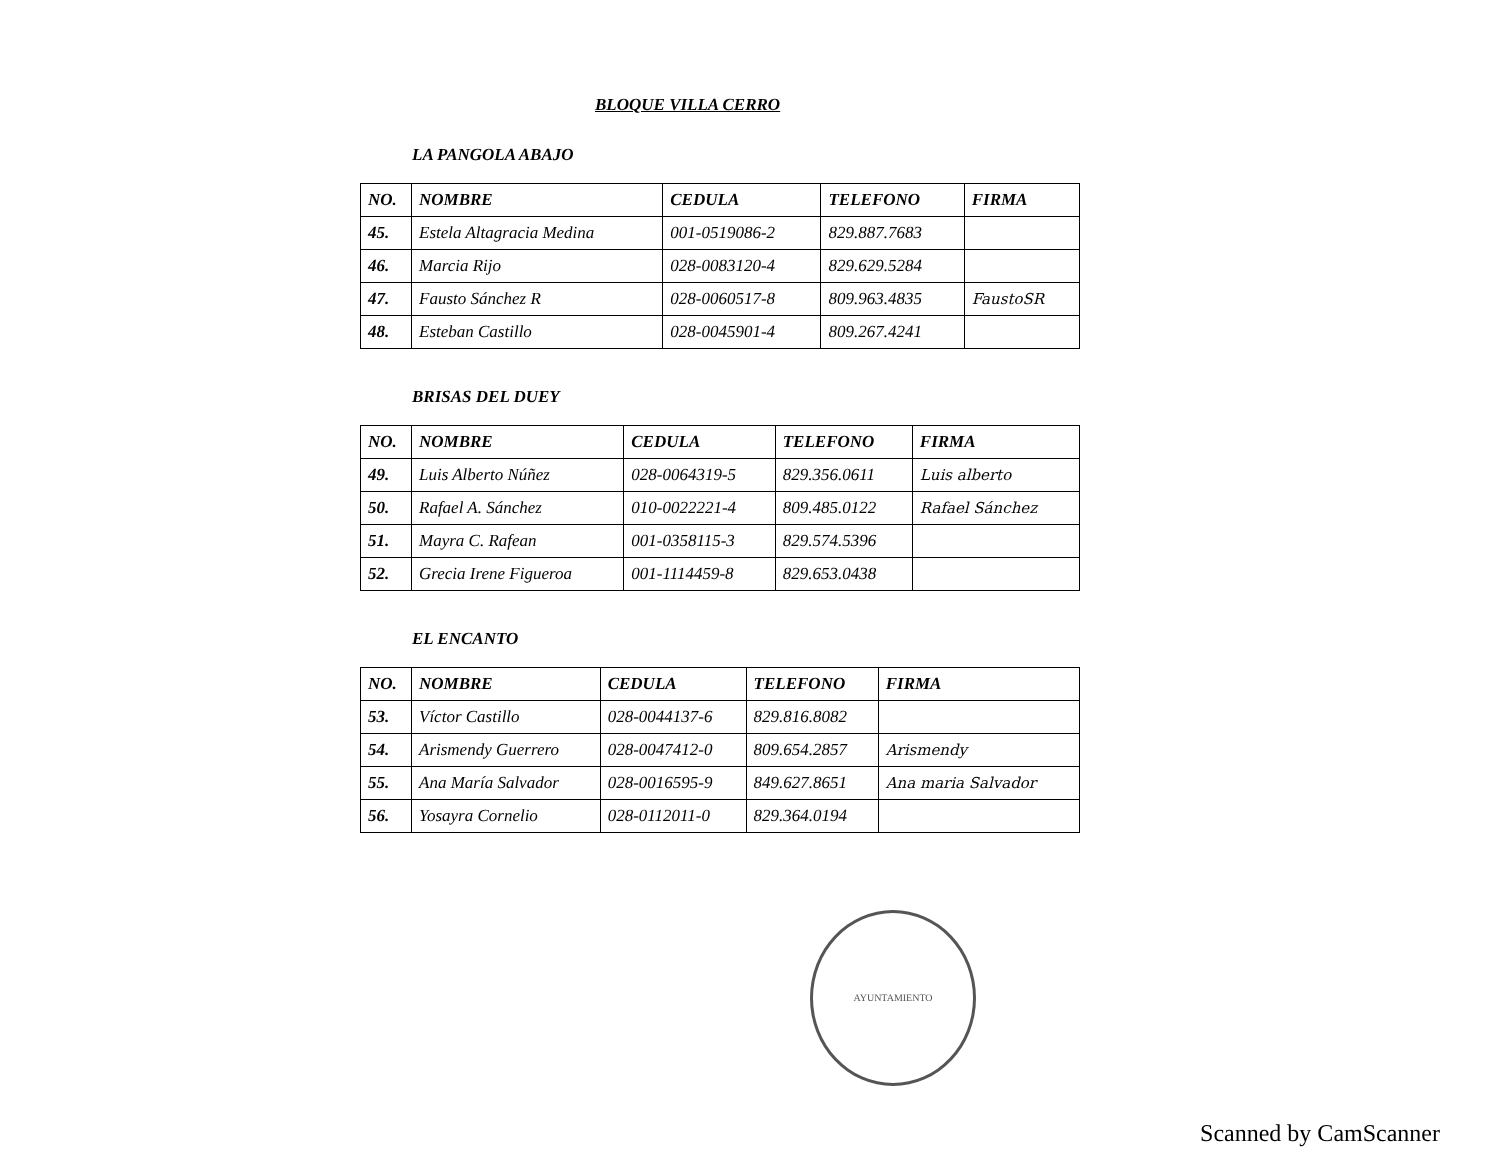BLOQUE VILLA CERRO
LA PANGOLA ABAJO
| NO. | NOMBRE | CEDULA | TELEFONO | FIRMA |
| --- | --- | --- | --- | --- |
| 45. | Estela Altagracia Medina | 001-0519086-2 | 829.887.7683 | |
| 46. | Marcia Rijo | 028-0083120-4 | 829.629.5284 | |
| 47. | Fausto Sánchez R | 028-0060517-8 | 809.963.4835 | FaustoSR |
| 48. | Esteban Castillo | 028-0045901-4 | 809.267.4241 | |
BRISAS DEL DUEY
| NO. | NOMBRE | CEDULA | TELEFONO | FIRMA |
| --- | --- | --- | --- | --- |
| 49. | Luis Alberto Núñez | 028-0064319-5 | 829.356.0611 | Luis alberto |
| 50. | Rafael A. Sánchez | 010-0022221-4 | 809.485.0122 | Rafael Sánchez |
| 51. | Mayra C. Rafean | 001-0358115-3 | 829.574.5396 | |
| 52. | Grecia Irene Figueroa | 001-1114459-8 | 829.653.0438 | |
EL ENCANTO
| NO. | NOMBRE | CEDULA | TELEFONO | FIRMA |
| --- | --- | --- | --- | --- |
| 53. | Víctor Castillo | 028-0044137-6 | 829.816.8082 | |
| 54. | Arismendy Guerrero | 028-0047412-0 | 809.654.2857 | Arismendy |
| 55. | Ana María Salvador | 028-0016595-9 | 849.627.8651 | Ana maria Salvador |
| 56. | Yosayra Cornelio | 028-0112011-0 | 829.364.0194 | |
AYUNTAMIENTO
Scanned by CamScanner